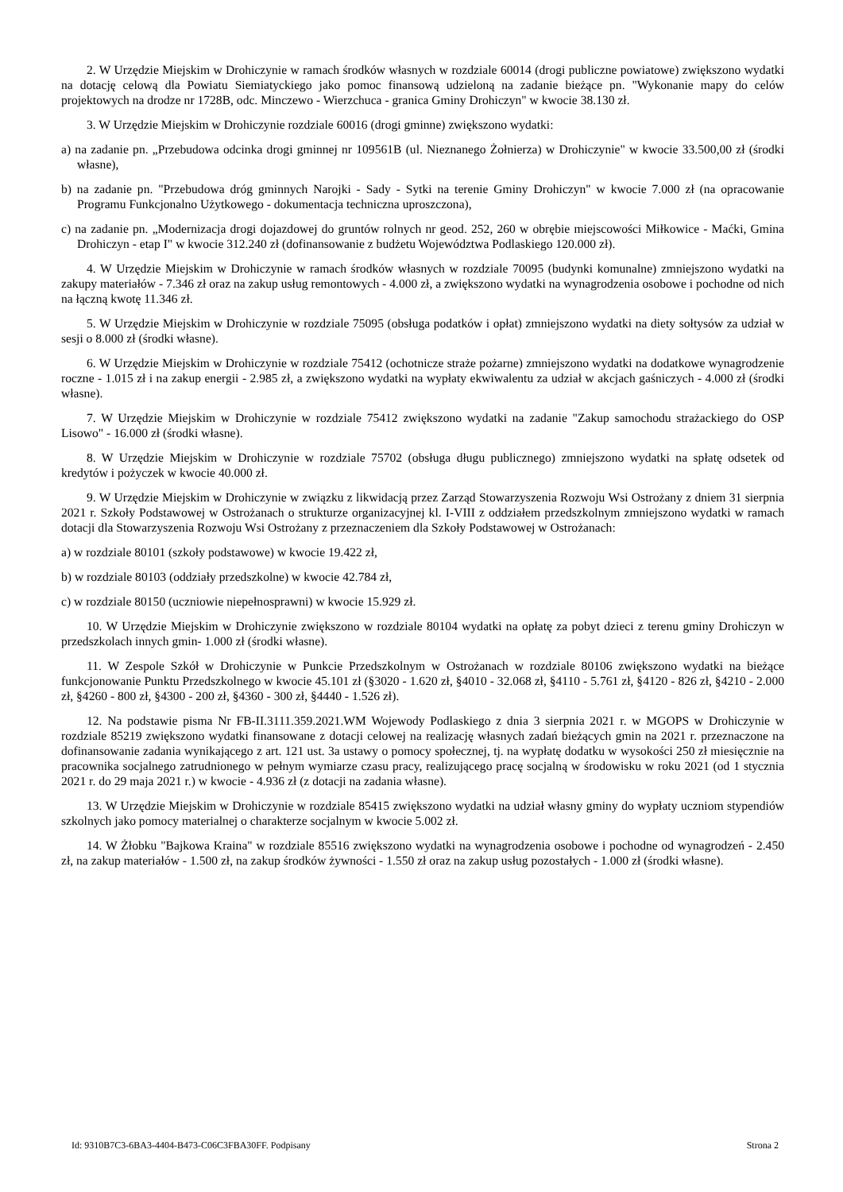2. W Urzędzie Miejskim w Drohiczynie w ramach środków własnych w rozdziale 60014 (drogi publiczne powiatowe) zwiększono wydatki na dotację celową dla Powiatu Siemiatyckiego jako pomoc finansową udzieloną na zadanie bieżące pn. "Wykonanie mapy do celów projektowych na drodze nr 1728B, odc. Minczewo - Wierzchuca - granica Gminy Drohiczyn" w kwocie 38.130 zł.
3. W Urzędzie Miejskim w Drohiczynie rozdziale 60016 (drogi gminne) zwiększono wydatki:
a) na zadanie pn. „Przebudowa odcinka drogi gminnej nr 109561B (ul. Nieznanego Żołnierza) w Drohiczynie" w kwocie 33.500,00 zł (środki własne),
b) na zadanie pn. "Przebudowa dróg gminnych Narojki - Sady - Sytki na terenie Gminy Drohiczyn" w kwocie 7.000 zł (na opracowanie Programu Funkcjonalno Użytkowego - dokumentacja techniczna uproszczona),
c) na zadanie pn. „Modernizacja drogi dojazdowej do gruntów rolnych nr geod. 252, 260 w obrębie miejscowości Miłkowice - Maćki, Gmina Drohiczyn - etap I" w kwocie 312.240 zł (dofinansowanie z budżetu Województwa Podlaskiego 120.000 zł).
4. W Urzędzie Miejskim w Drohiczynie w ramach środków własnych w rozdziale 70095 (budynki komunalne) zmniejszono wydatki na zakupy materiałów - 7.346 zł oraz na zakup usług remontowych - 4.000 zł, a zwiększono wydatki na wynagrodzenia osobowe i pochodne od nich na łączną kwotę 11.346 zł.
5. W Urzędzie Miejskim w Drohiczynie w rozdziale 75095 (obsługa podatków i opłat) zmniejszono wydatki na diety sołtysów za udział w sesji o 8.000 zł (środki własne).
6. W Urzędzie Miejskim w Drohiczynie w rozdziale 75412 (ochotnicze straże pożarne) zmniejszono wydatki na dodatkowe wynagrodzenie roczne - 1.015 zł i na zakup energii - 2.985 zł, a zwiększono wydatki na wypłaty ekwiwalentu za udział w akcjach gaśniczych - 4.000 zł (środki własne).
7. W Urzędzie Miejskim w Drohiczynie w rozdziale 75412 zwiększono wydatki na zadanie "Zakup samochodu strażackiego do OSP Lisowo" - 16.000 zł (środki własne).
8. W Urzędzie Miejskim w Drohiczynie w rozdziale 75702 (obsługa długu publicznego) zmniejszono wydatki na spłatę odsetek od kredytów i pożyczek w kwocie 40.000 zł.
9. W Urzędzie Miejskim w Drohiczynie w związku z likwidacją przez Zarząd Stowarzyszenia Rozwoju Wsi Ostrożany z dniem 31 sierpnia 2021 r. Szkoły Podstawowej w Ostrożanach o strukturze organizacyjnej kl. I-VIII z oddziałem przedszkolnym zmniejszono wydatki w ramach dotacji dla Stowarzyszenia Rozwoju Wsi Ostrożany z przeznaczeniem dla Szkoły Podstawowej w Ostrożanach:
a) w rozdziale 80101 (szkoły podstawowe) w kwocie 19.422 zł,
b) w rozdziale 80103 (oddziały przedszkolne) w kwocie 42.784 zł,
c) w rozdziale 80150 (uczniowie niepełnosprawni) w kwocie 15.929 zł.
10. W Urzędzie Miejskim w Drohiczynie zwiększono w rozdziale 80104 wydatki na opłatę za pobyt dzieci z terenu gminy Drohiczyn w przedszkolach innych gmin- 1.000 zł (środki własne).
11. W Zespole Szkół w Drohiczynie w Punkcie Przedszkolnym w Ostrożanach w rozdziale 80106 zwiększono wydatki na bieżące funkcjonowanie Punktu Przedszkolnego w kwocie 45.101 zł (§3020 - 1.620 zł, §4010 - 32.068 zł, §4110 - 5.761 zł, §4120 - 826 zł, §4210 - 2.000 zł, §4260 - 800 zł, §4300 - 200 zł, §4360 - 300 zł, §4440 - 1.526 zł).
12. Na podstawie pisma Nr FB-II.3111.359.2021.WM Wojewody Podlaskiego z dnia 3 sierpnia 2021 r. w MGOPS w Drohiczynie w rozdziale 85219 zwiększono wydatki finansowane z dotacji celowej na realizację własnych zadań bieżących gmin na 2021 r. przeznaczone na dofinansowanie zadania wynikającego z art. 121 ust. 3a ustawy o pomocy społecznej, tj. na wypłatę dodatku w wysokości 250 zł miesięcznie na pracownika socjalnego zatrudnionego w pełnym wymiarze czasu pracy, realizującego pracę socjalną w środowisku w roku 2021 (od 1 stycznia 2021 r. do 29 maja 2021 r.) w kwocie - 4.936 zł (z dotacji na zadania własne).
13. W Urzędzie Miejskim w Drohiczynie w rozdziale 85415 zwiększono wydatki na udział własny gminy do wypłaty uczniom stypendiów szkolnych jako pomocy materialnej o charakterze socjalnym w kwocie 5.002 zł.
14. W Żłobku "Bajkowa Kraina" w rozdziale 85516 zwiększono wydatki na wynagrodzenia osobowe i pochodne od wynagrodzeń - 2.450 zł, na zakup materiałów - 1.500 zł, na zakup środków żywności - 1.550 zł oraz na zakup usług pozostałych - 1.000 zł (środki własne).
Id: 9310B7C3-6BA3-4404-B473-C06C3FBA30FF. Podpisany Strona 2